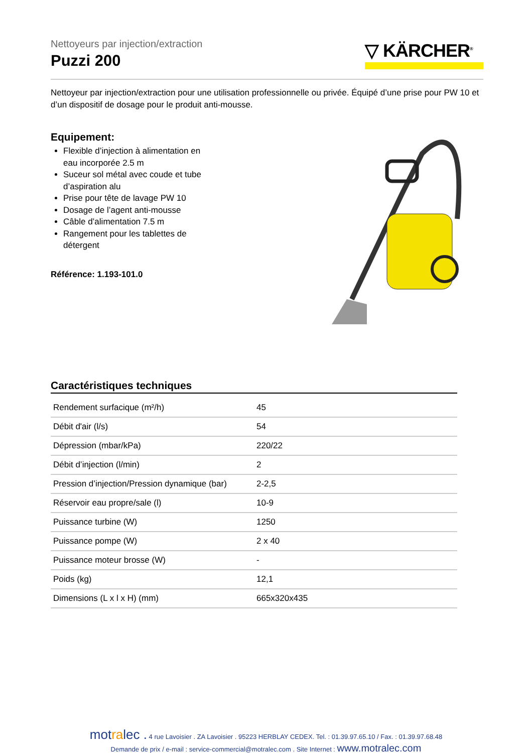▽ KÄRCHER<sup>®</sup>
Nettoyeurs par injection/extraction
Puzzi 200
Nettoyeur par injection/extraction pour une utilisation professionnelle ou privée. Équipé d’une prise pour PW 10 et d’un dispositif de dosage pour le produit anti-mousse.
Equipement:
Flexible d’injection à alimentation en eau incorporée 2.5 m
Suceur sol métal avec coude et tube d’aspiration alu
Prise pour tête de lavage PW 10
Dosage de l’agent anti-mousse
Câble d’alimentation 7.5 m
Rangement pour les tablettes de détergent
Référence: 1.193-101.0
Caractéristiques techniques
| Rendement surfacique (m²/h) | 45 |
| Débit d'air (l/s) | 54 |
| Dépression (mbar/kPa) | 220/22 |
| Débit d’injection (l/min) | 2 |
| Pression d’injection/Pression dynamique (bar) | 2-2,5 |
| Réservoir eau propre/sale (l) | 10-9 |
| Puissance turbine (W) | 1250 |
| Puissance pompe (W) | 2 x 40 |
| Puissance moteur brosse (W) | - |
| Poids (kg) | 12,1 |
| Dimensions (L x l x H) (mm) | 665x320x435 |
motralec . 4 rue Lavoisier . ZA Lavoisier . 95223 HERBLAY CEDEX. Tel. : 01.39.97.65.10 / Fax. : 01.39.97.68.48
Demande de prix / e-mail : service-commercial@motralec.com . Site Internet : www.motralec.com